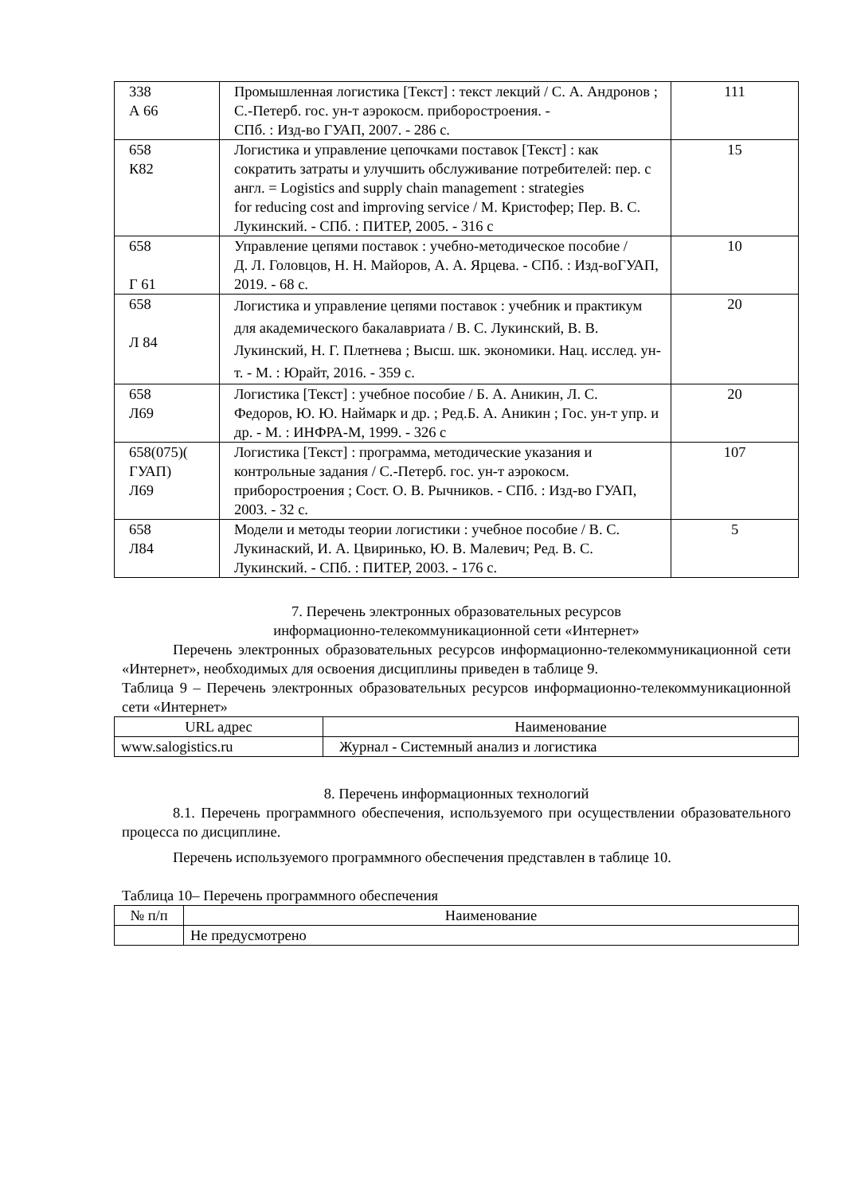| 338 А 66 | Промышленная логистика [Текст] : текст лекций / С. А. Андронов ; С.-Петерб. гос. ун-т аэрокосм. приборостроения. - СПб. : Изд-во ГУАП, 2007. - 286 с. | 111 |
| 658 К82 | Логистика и управление цепочками поставок [Текст] : как сократить затраты и улучшить обслуживание потребителей: пер. с англ. = Logistics and supply chain management : strategies for reducing cost and improving service / М. Кристофер; Пер. В. С. Лукинский. - СПб. : ПИТЕР, 2005. - 316 с | 15 |
| 658 Г 61 | Управление цепями поставок : учебно-методическое пособие / Д. Л. Головцов, Н. Н. Майоров, А. А. Ярцева. - СПб. : Изд-воГУАП, 2019. - 68 с. | 10 |
| 658 Л 84 | Логистика и управление цепями поставок : учебник и практикум для академического бакалавриата / В. С. Лукинский, В. В. Лукинский, Н. Г. Плетнева ; Высш. шк. экономики. Нац. исслед. ун-т. - М. : Юрайт, 2016. - 359 с. | 20 |
| 658 Л69 | Логистика [Текст] : учебное пособие / Б. А. Аникин, Л. С. Федоров, Ю. Ю. Наймарк и др. ; Ред.Б. А. Аникин ; Гос. ун-т упр. и др. - М. : ИНФРА-М, 1999. - 326 с | 20 |
| 658(075)( ГУАП) Л69 | Логистика [Текст] : программа, методические указания и контрольные задания / С.-Петерб. гос. ун-т аэрокосм. приборостроения ; Сост. О. В. Рычников. - СПб. : Изд-во ГУАП, 2003. - 32 с. | 107 |
| 658 Л84 | Модели и методы теории логистики : учебное пособие / В. С. Лукинаский, И. А. Цвиринько, Ю. В. Малевич; Ред. В. С. Лукинский. - СПб. : ПИТЕР, 2003. - 176 с. | 5 |
7. Перечень электронных образовательных ресурсов
информационно-телекоммуникационной сети «Интернет»
Перечень электронных образовательных ресурсов информационно-телекоммуникационной сети «Интернет», необходимых для освоения дисциплины приведен в таблице 9.
Таблица 9 – Перечень электронных образовательных ресурсов информационно-телекоммуникационной сети «Интернет»
| URL адрес | Наименование |
| --- | --- |
| www.salogistics.ru | Журнал - Системный анализ и логистика |
8. Перечень информационных технологий
8.1. Перечень программного обеспечения, используемого при осуществлении образовательного процесса по дисциплине.
Перечень используемого программного обеспечения представлен в таблице 10.
Таблица 10– Перечень программного обеспечения
| № п/п | Наименование |
| --- | --- |
| | Не предусмотрено |